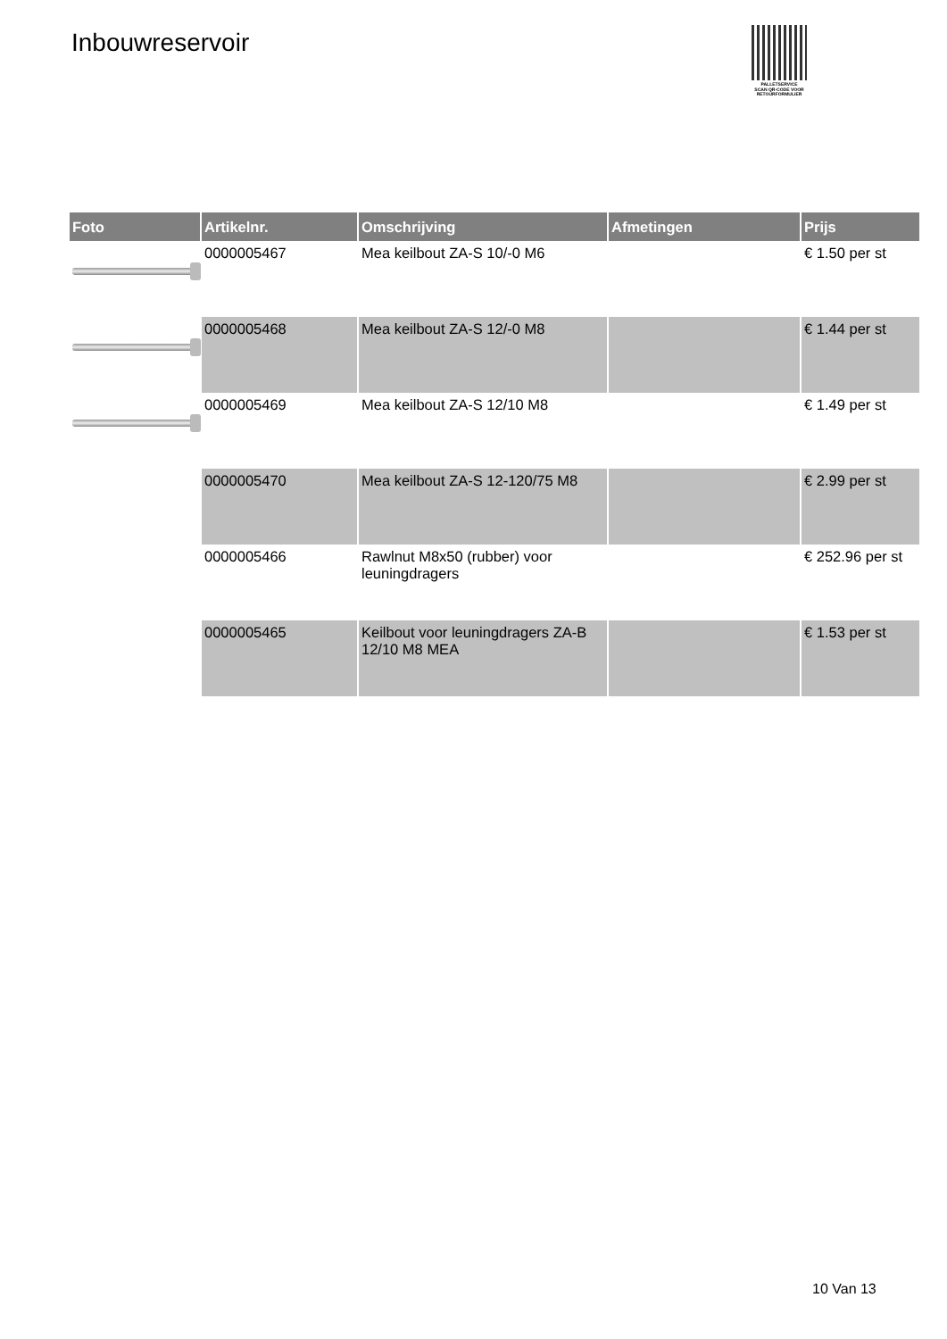Inbouwreservoir
PALLETSERVICE
SCAN QR-CODE VOOR
RETOURFORMULIER
| Foto | Artikelnr. | Omschrijving | Afmetingen | Prijs |
| --- | --- | --- | --- | --- |
| | 0000005467 | Mea keilbout ZA-S 10/-0 M6 | | € 1.50 per st |
| | 0000005468 | Mea keilbout ZA-S 12/-0 M8 | | € 1.44 per st |
| | 0000005469 | Mea keilbout ZA-S 12/10 M8 | | € 1.49 per st |
| | 0000005470 | Mea keilbout ZA-S 12-120/75 M8 | | € 2.99 per st |
| | 0000005466 | Rawlnut M8x50 (rubber) voor leuningdragers | | € 252.96 per st |
| | 0000005465 | Keilbout voor leuningdragers ZA-B 12/10 M8 MEA | | € 1.53 per st |
10 Van 13